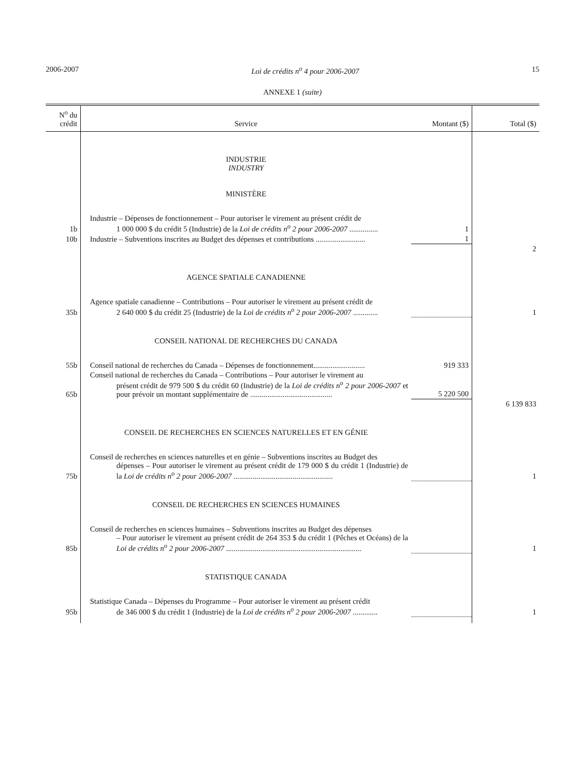2006-2007 Loi de crédits n<sup>o</sup> 4 pour 2006-2007 15
ANNEXE 1 (suite)
| N<sup>o</sup> du crédit | Service | Montant ($) | Total ($) |
| --- | --- | --- | --- |
| | INDUSTRIE INDUSTRY MINISTÈRE | | |
| 1b | Industrie – Dépenses de fonctionnement – Pour autoriser le virement au présent crédit de 1 000 000 $ du crédit 5 (Industrie) de la Loi de crédits n<sup>o</sup> 2 pour 2006-2007 ............... | 1 | |
| 10b | Industrie – Subventions inscrites au Budget des dépenses et contributions .......................... | 1 | |
| | | | 2 |
| | AGENCE SPATIALE CANADIENNE | | |
| 35b | Agence spatiale canadienne – Contributions – Pour autoriser le virement au présent crédit de 2 640 000 $ du crédit 25 (Industrie) de la Loi de crédits n<sup>o</sup> 2 pour 2006-2007 ............. | | 1 |
| | CONSEIL NATIONAL DE RECHERCHES DU CANADA | | |
| 55b | Conseil national de recherches du Canada – Dépenses de fonctionnement........................... | 919 333 | |
| 65b | Conseil national de recherches du Canada – Contributions – Pour autoriser le virement au présent crédit de 979 500 $ du crédit 60 (Industrie) de la Loi de crédits n<sup>o</sup> 2 pour 2006-2007 et pour prévoir un montant supplémentaire de ........................................... | 5 220 500 | |
| | | | 6 139 833 |
| | CONSEIL DE RECHERCHES EN SCIENCES NATURELLES ET EN GÉNIE | | |
| 75b | Conseil de recherches en sciences naturelles et en génie – Subventions inscrites au Budget des dépenses – Pour autoriser le virement au présent crédit de 179 000 $ du crédit 1 (Industrie) de la Loi de crédits n<sup>o</sup> 2 pour 2006-2007 .................................................... | | 1 |
| | CONSEIL DE RECHERCHES EN SCIENCES HUMAINES | | |
| 85b | Conseil de recherches en sciences humaines – Subventions inscrites au Budget des dépenses – Pour autoriser le virement au présent crédit de 264 353 $ du crédit 1 (Pêches et Océans) de la Loi de crédits n<sup>o</sup> 2 pour 2006-2007 ....................................................................... | | 1 |
| | STATISTIQUE CANADA | | |
| 95b | Statistique Canada – Dépenses du Programme – Pour autoriser le virement au présent crédit de 346 000 $ du crédit 1 (Industrie) de la Loi de crédits n<sup>o</sup> 2 pour 2006-2007 ............. | | 1 |